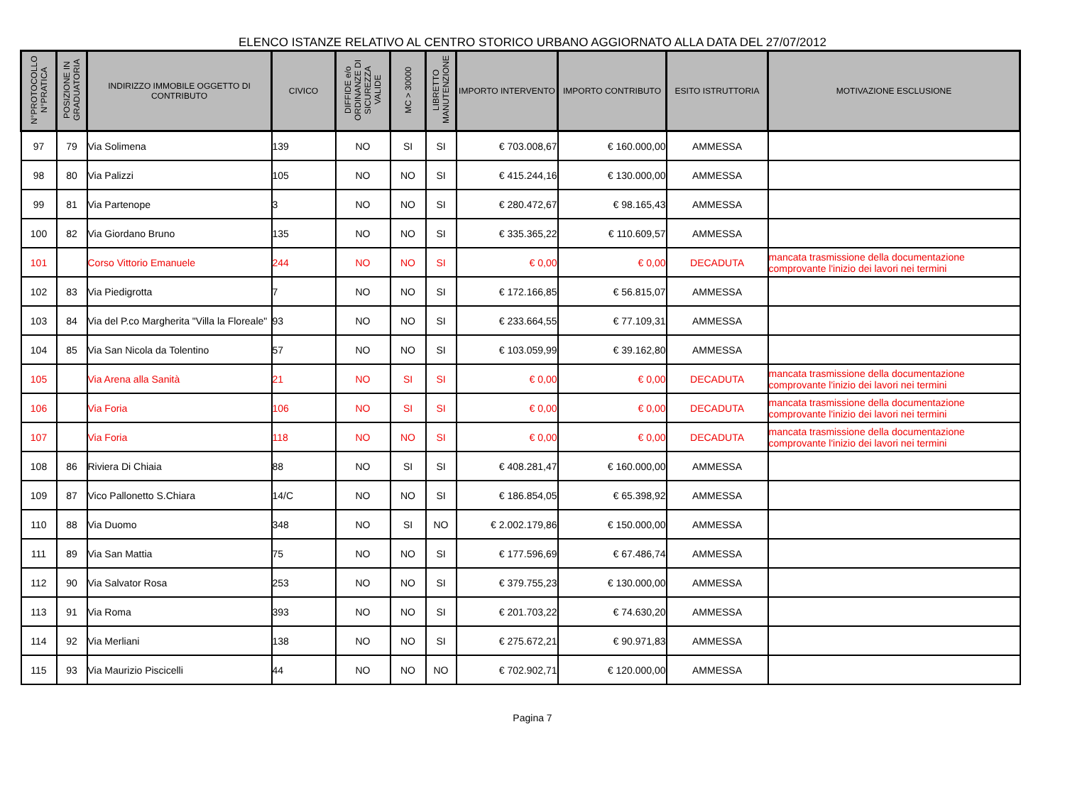ELENCO ISTANZE RELATIVO AL CENTRO STORICO URBANO AGGIORNATO ALLA DATA DEL 27/07/2012
| N°PROTOCOLLO N°PRATICA | POSIZIONE IN GRADUATORIA | INDIRIZZO IMMOBILE OGGETTO DI CONTRIBUTO | CIVICO | DIFFIDE e/o ORDINANZE DI SICUREZZA VALIDE | MC > 30000 | LIBRETTO MANUTENZIONE | IMPORTO INTERVENTO | IMPORTO CONTRIBUTO | ESITO ISTRUTTORIA | MOTIVAZIONE ESCLUSIONE |
| --- | --- | --- | --- | --- | --- | --- | --- | --- | --- | --- |
| 97 | 79 | Via Solimena | 139 | NO | SI | SI | € 703.008,67 | € 160.000,00 | AMMESSA | |
| 98 | 80 | Via Palizzi | 105 | NO | NO | SI | € 415.244,16 | € 130.000,00 | AMMESSA | |
| 99 | 81 | Via Partenope | 3 | NO | NO | SI | € 280.472,67 | € 98.165,43 | AMMESSA | |
| 100 | 82 | Via Giordano Bruno | 135 | NO | NO | SI | € 335.365,22 | € 110.609,57 | AMMESSA | |
| 101 | | Corso Vittorio Emanuele | 244 | NO | NO | SI | € 0,00 | € 0,00 | DECADUTA | mancata trasmissione della documentazione comprovante l'inizio dei lavori nei termini |
| 102 | 83 | Via Piedigrotta | 7 | NO | NO | SI | € 172.166,85 | € 56.815,07 | AMMESSA | |
| 103 | 84 | Via del P.co Margherita "Villa la Floreale" | 93 | NO | NO | SI | € 233.664,55 | € 77.109,31 | AMMESSA | |
| 104 | 85 | Via San Nicola da Tolentino | 57 | NO | NO | SI | € 103.059,99 | € 39.162,80 | AMMESSA | |
| 105 | | Via Arena alla Sanità | 21 | NO | SI | SI | € 0,00 | € 0,00 | DECADUTA | mancata trasmissione della documentazione comprovante l'inizio dei lavori nei termini |
| 106 | | Via Foria | 106 | NO | SI | SI | € 0,00 | € 0,00 | DECADUTA | mancata trasmissione della documentazione comprovante l'inizio dei lavori nei termini |
| 107 | | Via Foria | 118 | NO | NO | SI | € 0,00 | € 0,00 | DECADUTA | mancata trasmissione della documentazione comprovante l'inizio dei lavori nei termini |
| 108 | 86 | Riviera Di Chiaia | 88 | NO | SI | SI | € 408.281,47 | € 160.000,00 | AMMESSA | |
| 109 | 87 | Vico Pallonetto S.Chiara | 14/C | NO | NO | SI | € 186.854,05 | € 65.398,92 | AMMESSA | |
| 110 | 88 | Via Duomo | 348 | NO | SI | NO | € 2.002.179,86 | € 150.000,00 | AMMESSA | |
| 111 | 89 | Via San Mattia | 75 | NO | NO | SI | € 177.596,69 | € 67.486,74 | AMMESSA | |
| 112 | 90 | Via Salvator Rosa | 253 | NO | NO | SI | € 379.755,23 | € 130.000,00 | AMMESSA | |
| 113 | 91 | Via Roma | 393 | NO | NO | SI | € 201.703,22 | € 74.630,20 | AMMESSA | |
| 114 | 92 | Via Merliani | 138 | NO | NO | SI | € 275.672,21 | € 90.971,83 | AMMESSA | |
| 115 | 93 | Via Maurizio Piscicelli | 44 | NO | NO | NO | € 702.902,71 | € 120.000,00 | AMMESSA | |
Pagina 7